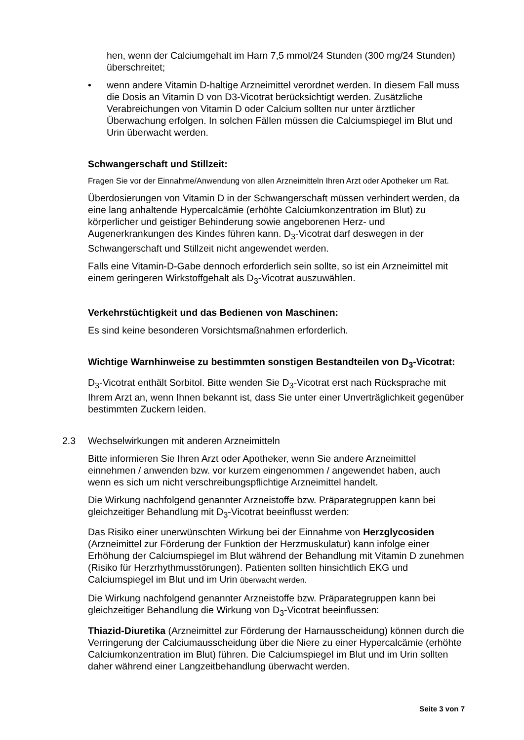hen, wenn der Calciumgehalt im Harn 7,5 mmol/24 Stunden (300 mg/24 Stunden) überschreitet;
• wenn andere Vitamin D-haltige Arzneimittel verordnet werden. In diesem Fall muss die Dosis an Vitamin D von D3-Vicotrat berücksichtigt werden. Zusätzliche Verabreichungen von Vitamin D oder Calcium sollten nur unter ärztlicher Überwachung erfolgen. In solchen Fällen müssen die Calcium­spiegel im Blut und Urin überwacht werden.
Schwangerschaft und Stillzeit:
Fragen Sie vor der Einnahme/Anwendung von allen Arzneimitteln Ihren Arzt oder Apo­theker um Rat.
Überdosierungen von Vitamin D in der Schwangerschaft müssen verhindert werden, da eine lang anhaltende Hypercalcämie (erhöhte Calciumkonzentration im Blut) zu körperlicher und geistiger Behinderung sowie angeborenen Herz- und Augenerkrankungen des Kindes führen kann. D<sub>3</sub>-Vicotrat darf deswegen in der Schwangerschaft und Stillzeit nicht angewendet werden.
Falls eine Vitamin-D-Gabe dennoch erforderlich sein sollte, so ist ein Arzneimit­tel mit einem geringeren Wirkstoffgehalt als D<sub>3</sub>-Vicotrat auszuwählen.
Verkehrstüchtigkeit und das Bedienen von Maschinen:
Es sind keine besonderen Vorsichtsmaßnahmen erforderlich.
Wichtige Warnhinweise zu bestimmten sonstigen Bestandteilen von D<sub>3</sub>-Vicotrat:
D<sub>3</sub>-Vicotrat enthält Sorbitol. Bitte wenden Sie D<sub>3</sub>-Vicotrat erst nach Rücksprache mit Ihrem Arzt an, wenn Ihnen bekannt ist, dass Sie unter einer Unverträglich­keit gegenüber bestimmten Zuckern leiden.
2.3 Wechselwirkungen mit anderen Arzneimitteln
Bitte informieren Sie Ihren Arzt oder Apotheker, wenn Sie andere Arzneimittel einnehmen / anwenden bzw. vor kurzem eingenommen / angewendet haben, auch wenn es sich um nicht verschreibungspflichtige Arzneimittel handelt.
Die Wirkung nachfolgend genannter Arzneistoffe bzw. Präparategruppen kann bei gleichzeitiger Behandlung mit D<sub>3</sub>-Vicotrat beeinflusst werden:
Das Risiko einer unerwünschten Wirkung bei der Einnahme von Herzglycosi­den (Arzneimittel zur Förderung der Funktion der Herzmuskulatur) kann infolge einer Erhöhung der Calciumspiegel im Blut während der Behandlung mit Vita­min D zunehmen (Risiko für Herzrhythmusstörungen). Patienten sollten hin­sichtlich EKG und Calciumspiegel im Blut und im Urin überwacht werden.
Die Wirkung nachfolgend genannter Arzneistoffe bzw. Präparategruppen kann bei gleichzeitiger Behandlung die Wirkung von D<sub>3</sub>-Vicotrat beeinflussen:
Thiazid-Diuretika (Arzneimittel zur Förderung der Harnausscheidung) können durch die Verringerung der Calciumausscheidung über die Niere zu einer Hy­percalcämie (erhöhte Calciumkonzentration im Blut) führen. Die Calciumspiegel im Blut und im Urin sollten daher während einer Langzeitbehandlung überwacht werden.
Seite 3 von 7